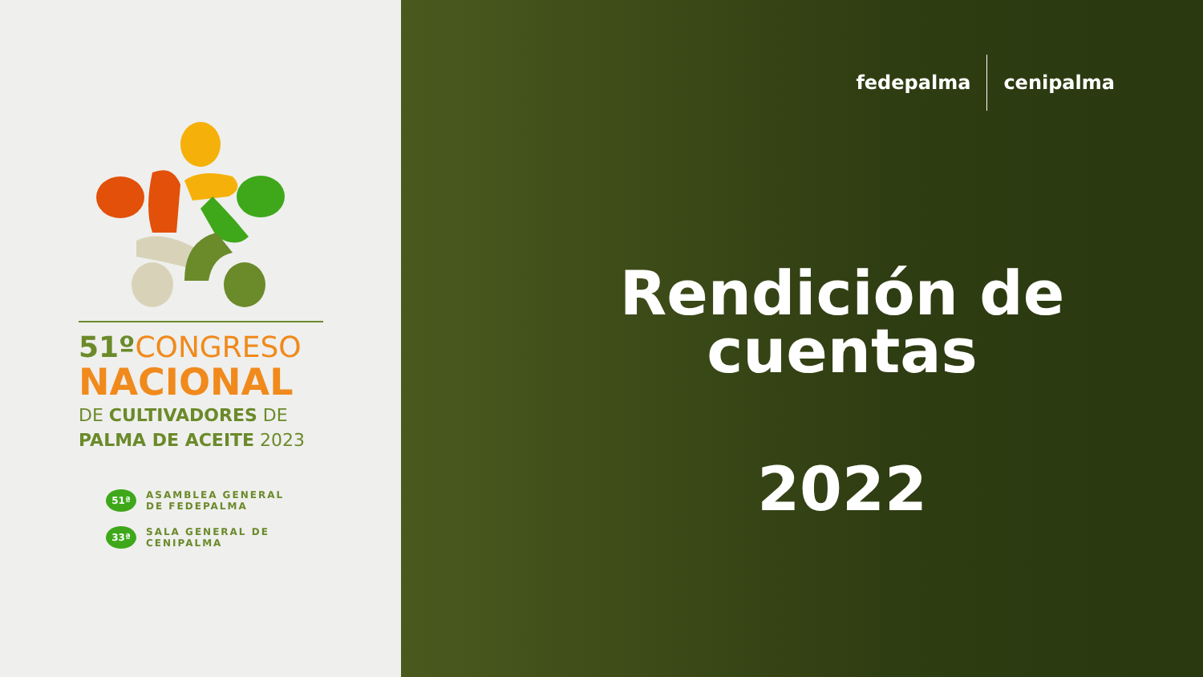51º CONGRESO
NACIONAL
DE CULTIVADORES DE
PALMA DE ACEITE 2023
51ª
ASAMBLEA GENERAL
DE FEDEPALMA
33ª
SALA GENERAL DE
CENIPALMA
fedepalma cenipalma
Rendición de cuentas
2022